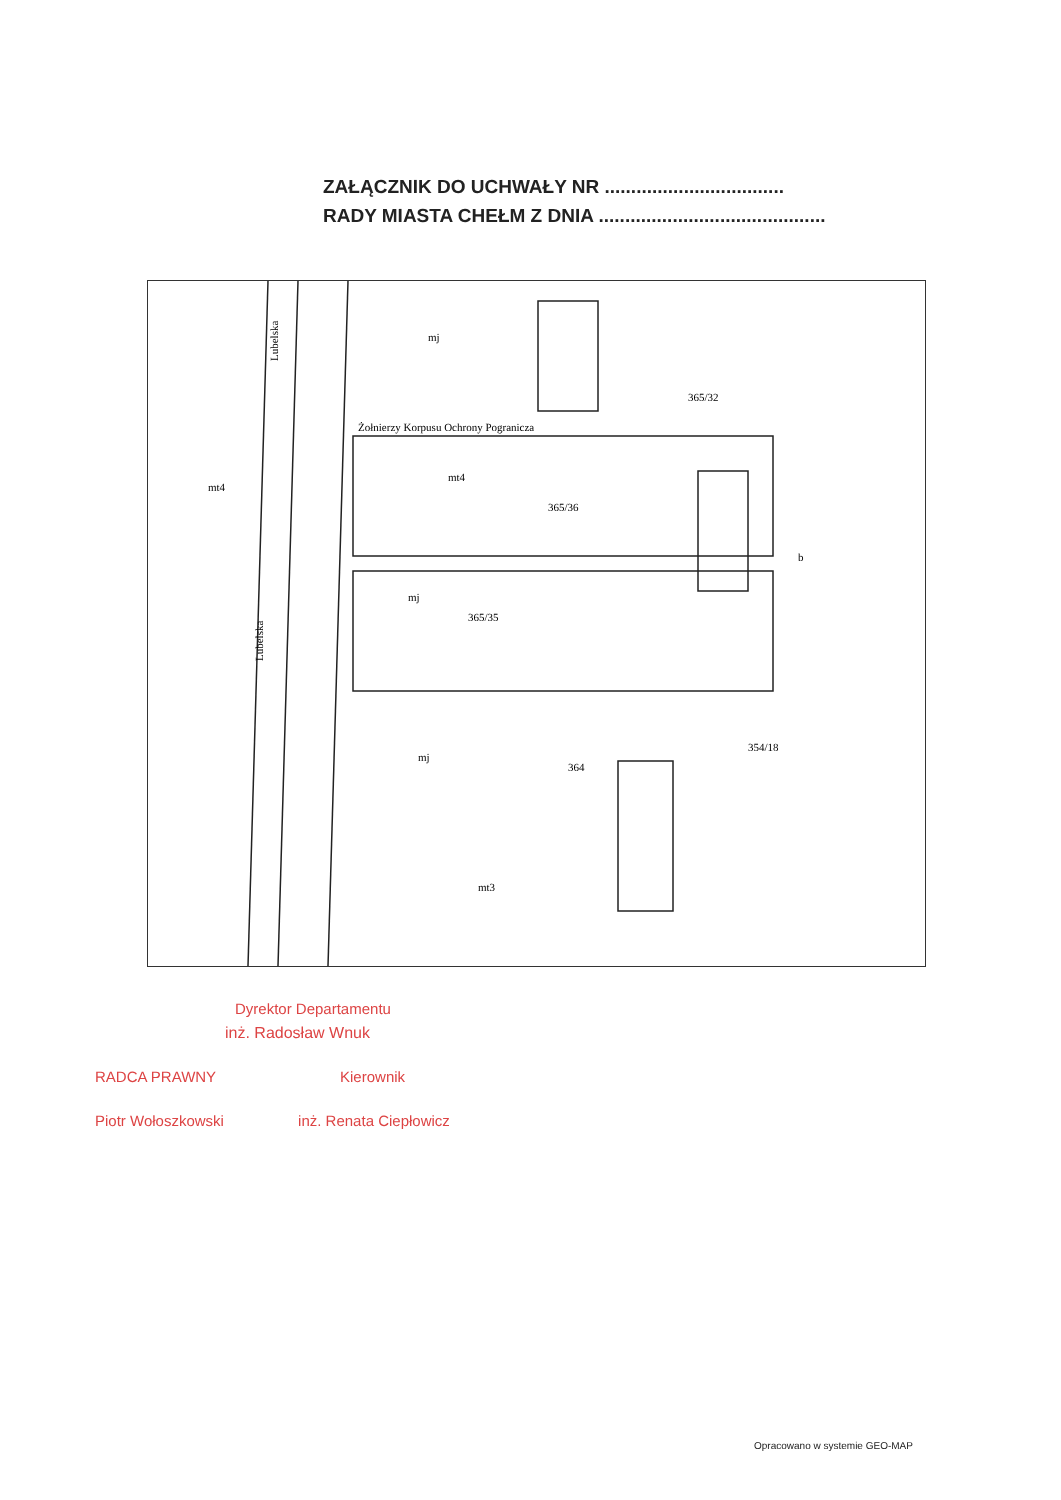ZAŁĄCZNIK DO UCHWAŁY NR ..................................
RADY MIASTA CHEŁM Z DNIA ...........................................
Żołnierzy Korpusu Ochrony Pogranicza
Lubelska
Lubelska
mt4
365/36
mj
365/35
mj
364
mt3
354/18
mt4
b
365/32
mj
Dyrektor Departamentu
inż. Radosław Wnuk
RADCA PRAWNY Kierownik
Piotr Wołoszkowski inż. Renata Ciepłowicz
Opracowano w systemie GEO-MAP